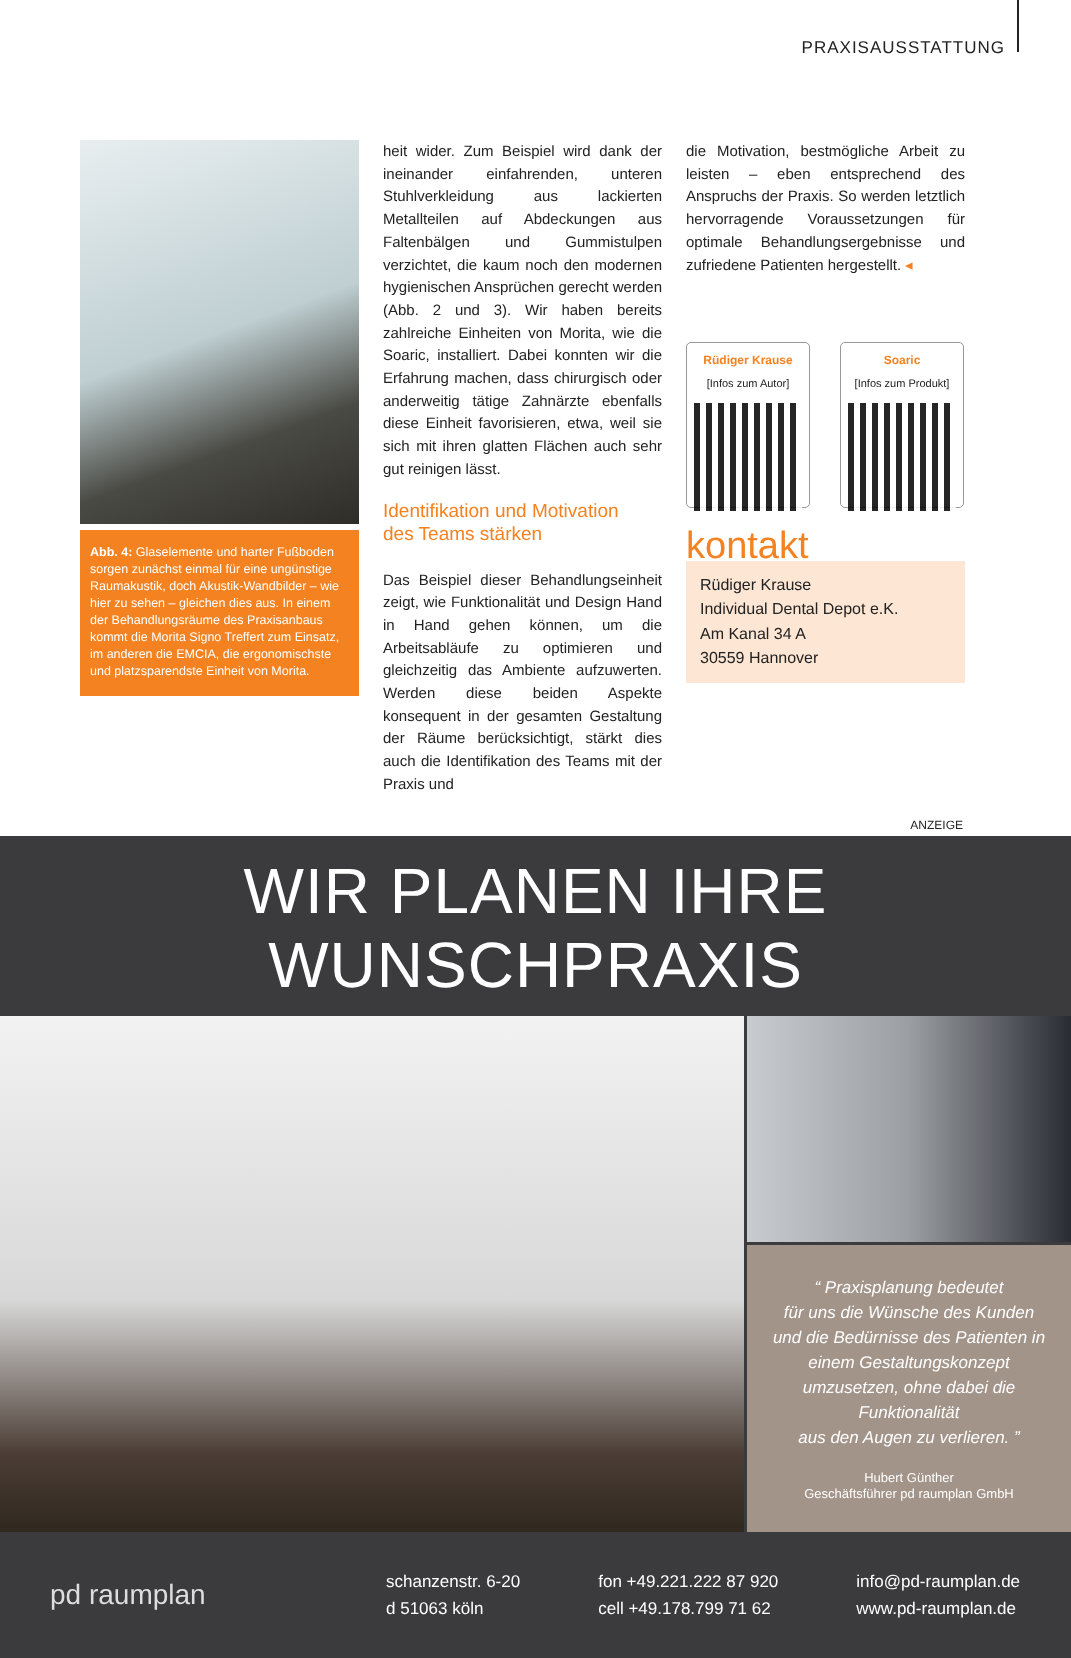PRAXISAUSSTATTUNG
Abb. 4: Glaselemente und harter Fußboden sorgen zunächst einmal für eine ungünstige Raumakustik, doch Akustik-Wandbilder – wie hier zu sehen – gleichen dies aus. In einem der Behandlungsräume des Praxisanbaus kommt die Morita Signo Treffert zum Einsatz, im anderen die EMCIA, die ergonomischste und platzsparendste Einheit von Morita.
heit wider. Zum Beispiel wird dank der ineinander einfahrenden, unteren Stuhlverkleidung aus lackierten Metallteilen auf Abdeckungen aus Faltenbälgen und Gummistulpen verzichtet, die kaum noch den modernen hygienischen Ansprüchen gerecht werden (Abb. 2 und 3). Wir haben bereits zahlreiche Einheiten von Morita, wie die Soaric, installiert. Dabei konnten wir die Erfahrung machen, dass chirurgisch oder anderweitig tätige Zahnärzte ebenfalls diese Einheit favorisieren, etwa, weil sie sich mit ihren glatten Flächen auch sehr gut reinigen lässt.
Identifikation und Motivation
des Teams stärken
Das Beispiel dieser Behandlungseinheit zeigt, wie Funktionalität und Design Hand in Hand gehen können, um die Arbeitsabläufe zu optimieren und gleichzeitig das Ambiente aufzuwerten. Werden diese beiden Aspekte konsequent in der gesamten Gestaltung der Räume berücksichtigt, stärkt dies auch die Identifikation des Teams mit der Praxis und
die Motivation, bestmögliche Arbeit zu leisten – eben entsprechend des Anspruchs der Praxis. So werden letztlich hervorragende Voraussetzungen für optimale Behandlungsergebnisse und zufriedene Patienten hergestellt. ◂
Rüdiger Krause
[Infos zum Autor]
Soaric
[Infos zum Produkt]
kontakt
Rüdiger Krause
Individual Dental Depot e.K.
Am Kanal 34 A
30559 Hannover
ANZEIGE
WIR PLANEN IHRE WUNSCHPRAXIS
“ Praxisplanung bedeutet
für uns die Wünsche des Kunden
und die Bedürnisse des Patienten in
einem Gestaltungskonzept umzusetzen, ohne dabei die Funktionalität
aus den Augen zu verlieren. ”
Hubert Günther
Geschäftsführer pd raumplan GmbH
pd raumplan
schanzenstr. 6-20
d 51063 köln
fon +49.221.222 87 920
cell +49.178.799 71 62
info@pd-raumplan.de
www.pd-raumplan.de